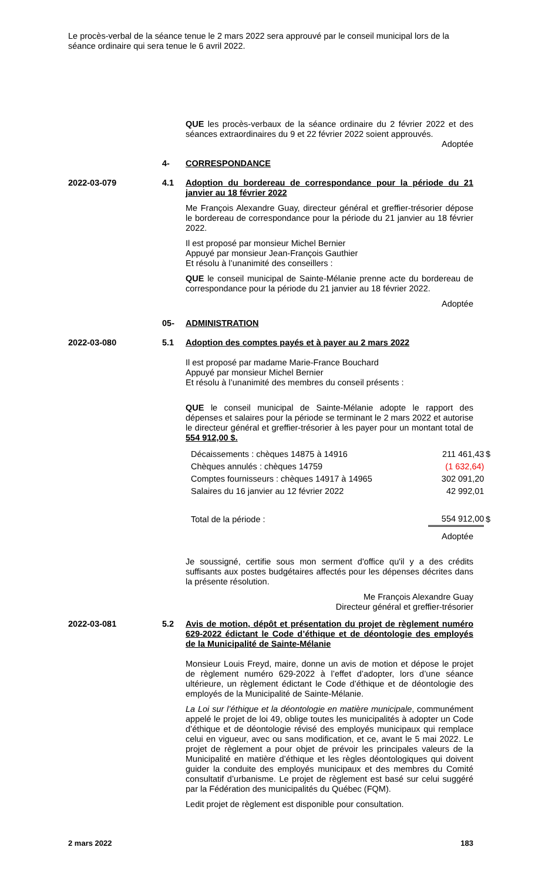Le procès-verbal de la séance tenue le 2 mars 2022 sera approuvé par le conseil municipal lors de la séance ordinaire qui sera tenue le 6 avril 2022.
QUE les procès-verbaux de la séance ordinaire du 2 février 2022 et des séances extraordinaires du 9 et 22 février 2022 soient approuvés.
Adoptée
4- CORRESPONDANCE
2022-03-079 4.1 Adoption du bordereau de correspondance pour la période du 21 janvier au 18 février 2022
Me François Alexandre Guay, directeur général et greffier-trésorier dépose le bordereau de correspondance pour la période du 21 janvier au 18 février 2022.
Il est proposé par monsieur Michel Bernier
Appuyé par monsieur Jean-François Gauthier
Et résolu à l’unanimité des conseillers :
QUE le conseil municipal de Sainte-Mélanie prenne acte du bordereau de correspondance pour la période du 21 janvier au 18 février 2022.
Adoptée
05- ADMINISTRATION
2022-03-080 5.1 Adoption des comptes payés et à payer au 2 mars 2022
Il est proposé par madame Marie-France Bouchard
Appuyé par monsieur Michel Bernier
Et résolu à l’unanimité des membres du conseil présents :
QUE le conseil municipal de Sainte-Mélanie adopte le rapport des dépenses et salaires pour la période se terminant le 2 mars 2022 et autorise le directeur général et greffier-trésorier à les payer pour un montant total de 554 912,00 $.
| Décaissements : chèques 14875 à 14916 | 211 461,43 | $ |
| Chèques annulés : chèques 14759 | (1 632,64) | |
| Comptes fournisseurs : chèques 14917 à 14965 | 302 091,20 | |
| Salaires du 16 janvier au 12 février 2022 | 42 992,01 | |
| Total de la période : | 554 912,00 | $ |
Adoptée
Je soussigné, certifie sous mon serment d'office qu'il y a des crédits suffisants aux postes budgétaires affectés pour les dépenses décrites dans la présente résolution.
Me François Alexandre Guay
Directeur général et greffier-trésorier
2022-03-081 5.2 Avis de motion, dépôt et présentation du projet de règlement numéro 629-2022 édictant le Code d’éthique et de déontologie des employés de la Municipalité de Sainte-Mélanie
Monsieur Louis Freyd, maire, donne un avis de motion et dépose le projet de règlement numéro 629-2022 à l’effet d’adopter, lors d’une séance ultérieure, un règlement édictant le Code d’éthique et de déontologie des employés de la Municipalité de Sainte-Mélanie.
La Loi sur l’éthique et la déontologie en matière municipale, communément appelé le projet de loi 49, oblige toutes les municipalités à adopter un Code d’éthique et de déontologie révisé des employés municipaux qui remplace celui en vigueur, avec ou sans modification, et ce, avant le 5 mai 2022. Le projet de règlement a pour objet de prévoir les principales valeurs de la Municipalité en matière d’éthique et les règles déontologiques qui doivent guider la conduite des employés municipaux et des membres du Comité consultatif d’urbanisme. Le projet de règlement est basé sur celui suggéré par la Fédération des municipalités du Québec (FQM).
Ledit projet de règlement est disponible pour consultation.
2 mars 2022 183